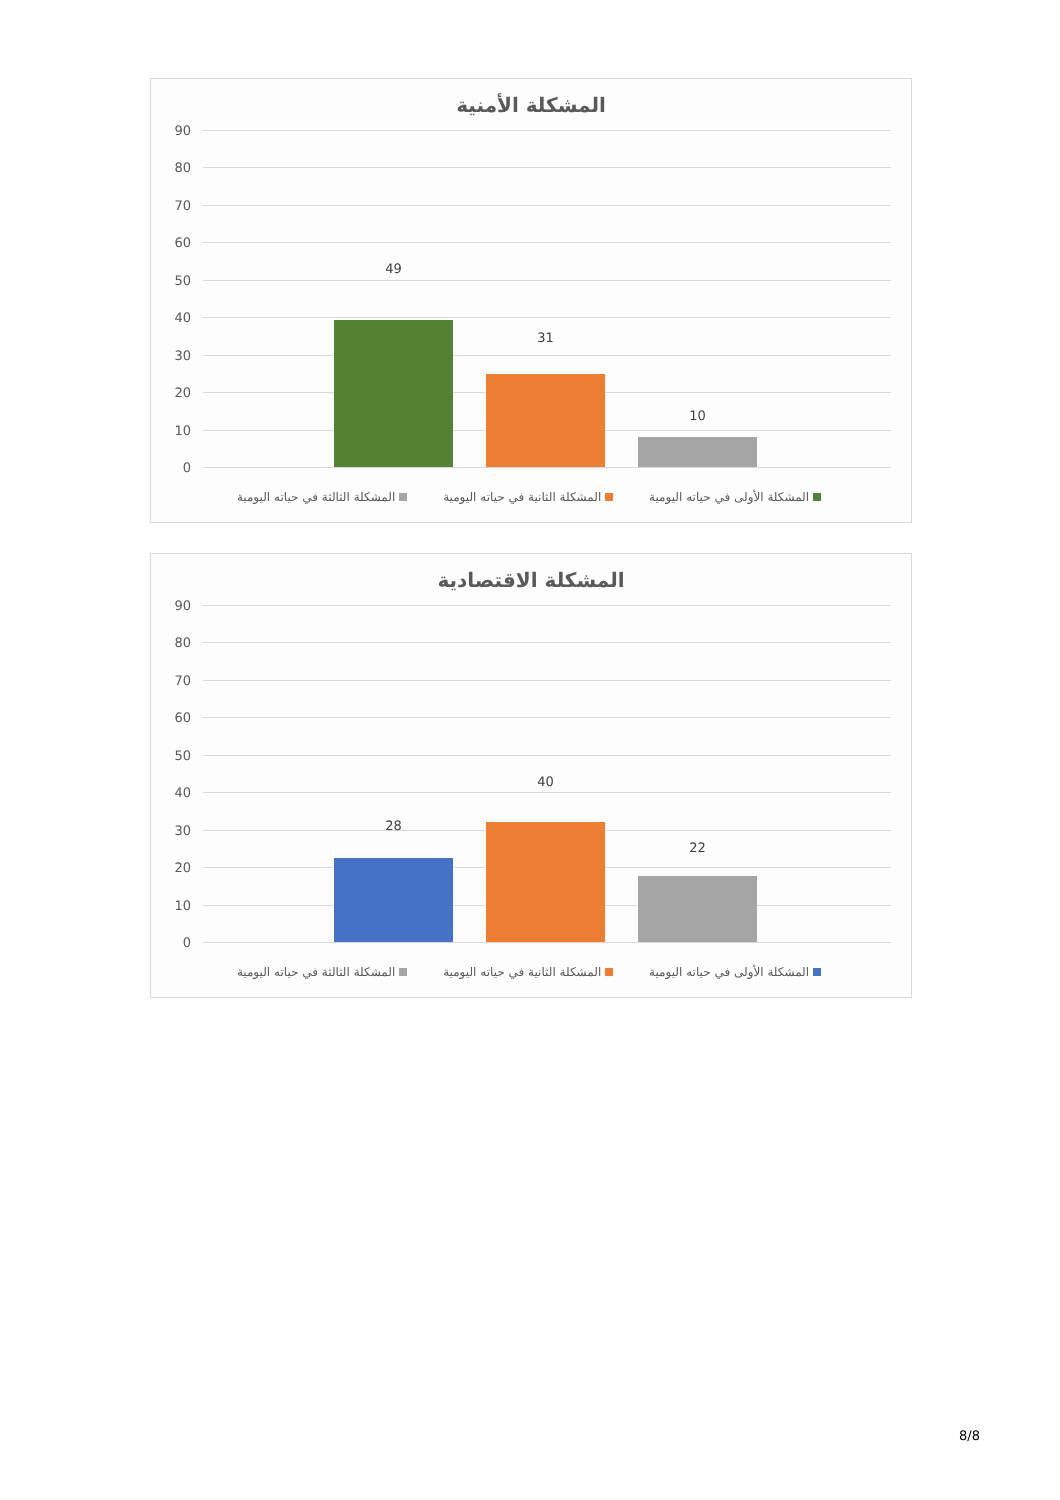المشكلة الأمنية
90
80
70
60
50
40
30
20
10
0
49
31
10
المشكلة الأولى في حياته اليومية المشكلة الثانية في حياته اليومية المشكلة الثالثة في حياته اليومية
المشكلة الاقتصادية
90
80
70
60
50
40
30
20
10
0
28
40
22
المشكلة الأولى في حياته اليومية المشكلة الثانية في حياته اليومية المشكلة الثالثة في حياته اليومية
8/8